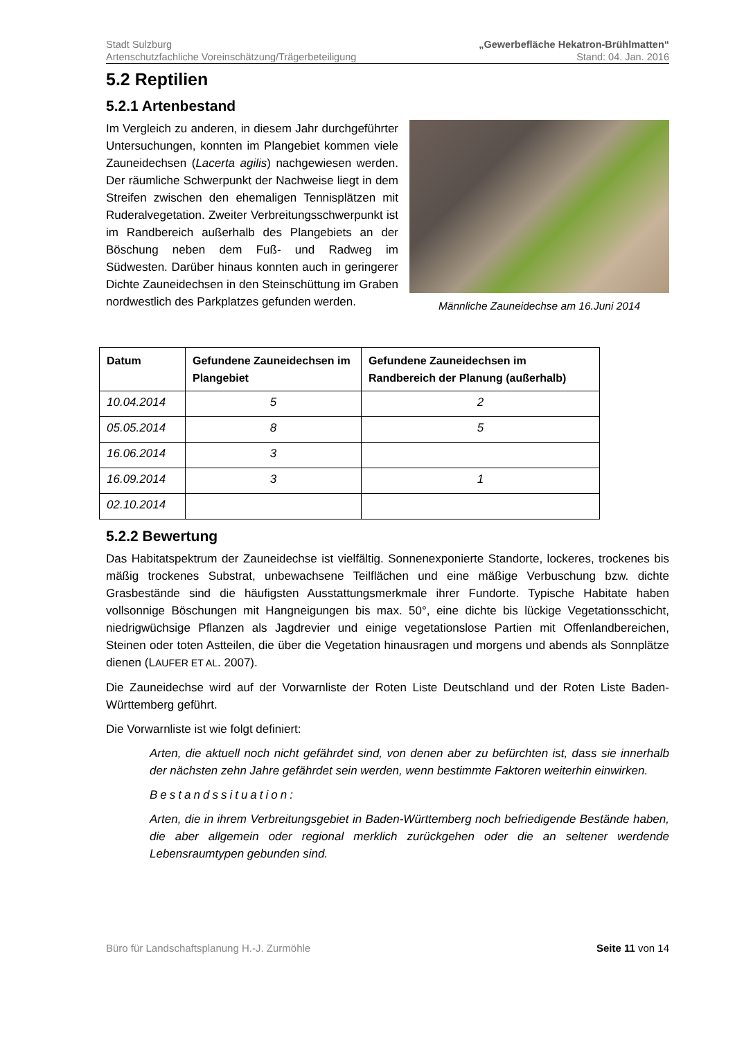Stadt Sulzburg
Artenschutzfachliche Voreinschätzung/Trägerbeteiligung
„Gewerbefläche Hekatron-Brühlmatten“
Stand: 04. Jan. 2016
5.2 Reptilien
5.2.1 Artenbestand
Im Vergleich zu anderen, in diesem Jahr durchgeführter Untersuchungen, konnten im Plangebiet kommen viele Zauneidechsen (Lacerta agilis) nachgewiesen werden. Der räumliche Schwerpunkt der Nachweise liegt in dem Streifen zwischen den ehemaligen Tennisplätzen mit Ruderalvegetation. Zweiter Verbreitungsschwerpunkt ist im Randbereich außerhalb des Plangebiets an der Böschung neben dem Fuß- und Radweg im Südwesten. Darüber hinaus konnten auch in geringerer Dichte Zauneidechsen in den Steinschüttung im Graben nordwestlich des Parkplatzes gefunden werden.
Männliche Zauneidechse am 16.Juni 2014
| Datum | Gefundene Zauneidechsen im Plangebiet | Gefundene Zauneidechsen im Randbereich der Planung (außerhalb) |
| --- | --- | --- |
| 10.04.2014 | 5 | 2 |
| 05.05.2014 | 8 | 5 |
| 16.06.2014 | 3 | |
| 16.09.2014 | 3 | 1 |
| 02.10.2014 | | |
5.2.2 Bewertung
Das Habitatspektrum der Zauneidechse ist vielfältig. Sonnenexponierte Standorte, lockeres, trockenes bis mäßig trockenes Substrat, unbewachsene Teilflächen und eine mäßige Verbuschung bzw. dichte Grasbestände sind die häufigsten Ausstattungsmerkmale ihrer Fundorte. Typische Habitate haben vollsonnige Böschungen mit Hangneigungen bis max. 50°, eine dichte bis lückige Vegetationsschicht, niedrigwüchsige Pflanzen als Jagdrevier und einige vegetationslose Partien mit Offenlandbereichen, Steinen oder toten Astteilen, die über die Vegetation hinausragen und morgens und abends als Sonnplätze dienen (LAUFER ET AL. 2007).
Die Zauneidechse wird auf der Vorwarnliste der Roten Liste Deutschland und der Roten Liste Baden-Württemberg geführt.
Die Vorwarnliste ist wie folgt definiert:
Arten, die aktuell noch nicht gefährdet sind, von denen aber zu befürchten ist, dass sie innerhalb der nächsten zehn Jahre gefährdet sein werden, wenn bestimmte Faktoren weiterhin einwirken.
Bestandssituation:
Arten, die in ihrem Verbreitungsgebiet in Baden-Württemberg noch befriedigende Bestände haben, die aber allgemein oder regional merklich zurückgehen oder die an seltener werdende Lebensraumtypen gebunden sind.
Büro für Landschaftsplanung H.-J. Zurmöhle Seite 11 von 14